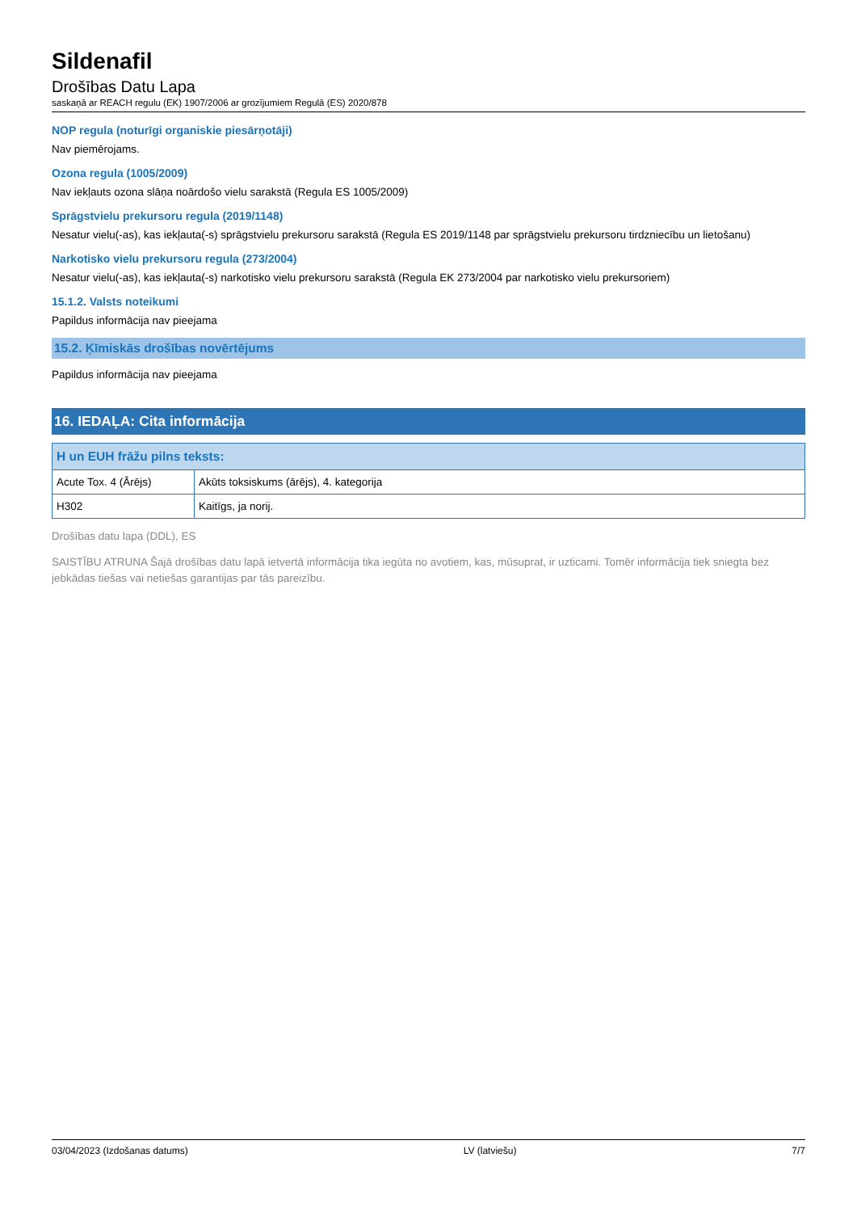Sildenafil
Drošības Datu Lapa
saskaņā ar REACH regulu (EK) 1907/2006 ar grozījumiem Regulā (ES) 2020/878
NOP regula (noturīgi organiskie piesārņotāji)
Nav piemērojams.
Ozona regula (1005/2009)
Nav iekļauts ozona slāņa noārdošo vielu sarakstā (Regula ES 1005/2009)
Sprāgstvielu prekursoru regula (2019/1148)
Nesatur vielu(-as), kas iekļauta(-s) sprāgstvielu prekursoru sarakstā (Regula ES 2019/1148 par sprāgstvielu prekursoru tirdzniecību un lietošanu)
Narkotisko vielu prekursoru regula (273/2004)
Nesatur vielu(-as), kas iekļauta(-s) narkotisko vielu prekursoru sarakstā (Regula EK 273/2004 par narkotisko vielu prekursoriem)
15.1.2. Valsts noteikumi
Papildus informācija nav pieejama
15.2. Ķīmiskās drošības novērtējums
Papildus informācija nav pieejama
16. IEDAĻA: Cita informācija
| H un EUH frāžu pilns teksts: | |
| --- | --- |
| Acute Tox. 4 (Ārējs) | Akūts toksiskums (ārējs), 4. kategorija |
| H302 | Kaitīgs, ja norij. |
Drošības datu lapa (DDL), ES
SAISTĪBU ATRUNA Šajā drošības datu lapā ietvertā informācija tika iegūta no avotiem, kas, mūsuprat, ir uzticami. Tomēr informācija tiek sniegta bez jebkādas tiešas vai netiešas garantijas par tās pareizību.
03/04/2023 (Izdošanas datums) LV (latviešu) 7/7